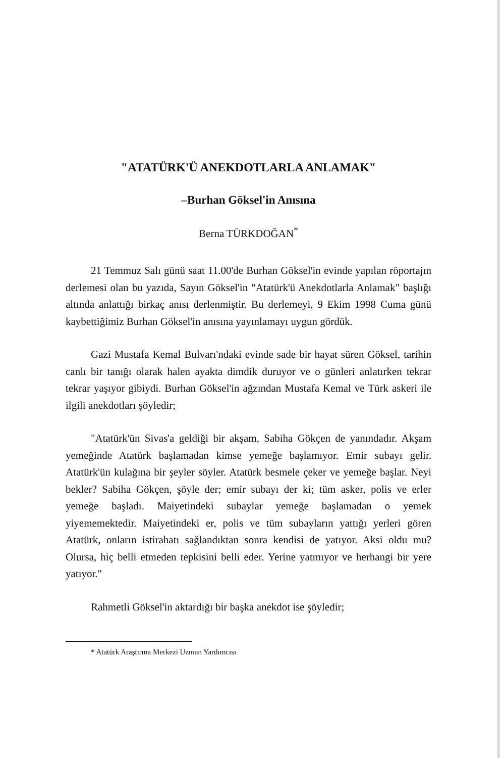"ATATÜRK'Ü ANEKDOTLARLA ANLAMAK"
–Burhan Göksel'in Anısına
Berna TÜRKDOĞAN<sup>*</sup>
21 Temmuz Salı günü saat 11.00'de Burhan Göksel'in evinde yapılan röportajın derlemesi olan bu yazıda, Sayın Göksel'in "Atatürk'ü Anekdotlarla Anlamak" başlığı altında anlattığı birkaç anısı derlenmiştir. Bu derlemeyi, 9 Ekim 1998 Cuma günü kaybettiğimiz Burhan Göksel'in anısına yayınlamayı uygun gördük.
Gazi Mustafa Kemal Bulvarı'ndaki evinde sade bir hayat süren Göksel, tarihin canlı bir tanığı olarak halen ayakta dimdik duruyor ve o günleri anlatırken tekrar tekrar yaşıyor gibiydi. Burhan Göksel'in ağzından Mustafa Kemal ve Türk askeri ile ilgili anekdotları şöyledir;
"Atatürk'ün Sivas'a geldiği bir akşam, Sabiha Gökçen de yanındadır. Akşam yemeğinde Atatürk başlamadan kimse yemeğe başlamıyor. Emir subayı gelir. Atatürk'ün kulağına bir şeyler söyler. Atatürk besmele çeker ve yemeğe başlar. Neyi bekler? Sabiha Gökçen, şöyle der; emir subayı der ki; tüm asker, polis ve erler yemeğe başladı. Maiyetindeki subaylar yemeğe başlamadan o yemek yiyememektedir. Maiyetindeki er, polis ve tüm subayların yattığı yerleri gören Atatürk, onların istirahatı sağlandıktan sonra kendisi de yatıyor. Aksi oldu mu? Olursa, hiç belli etmeden tepkisini belli eder. Yerine yatmıyor ve herhangi bir yere yatıyor."
Rahmetli Göksel'in aktardığı bir başka anekdot ise şöyledir;
* Atatürk Araştırma Merkezi Uzman Yardımcısı